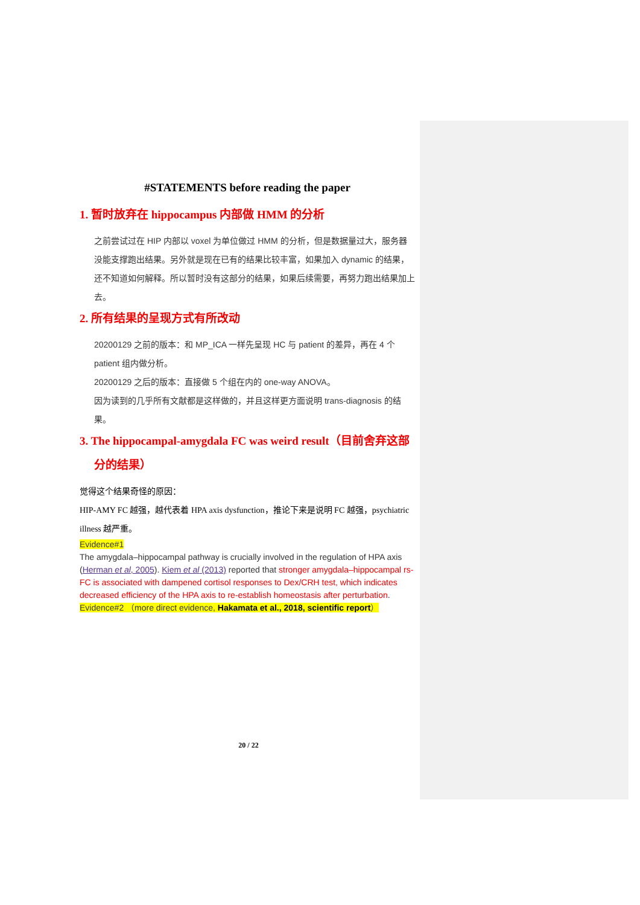#STATEMENTS before reading the paper
1. 暂时放弃在 hippocampus 内部做 HMM 的分析
之前尝试过在 HIP 内部以 voxel 为单位做过 HMM 的分析，但是数据量过大，服务器没能支撑跑出结果。另外就是现在已有的结果比较丰富，如果加入 dynamic 的结果，还不知道如何解释。所以暂时没有这部分的结果，如果后续需要，再努力跑出结果加上去。
2. 所有结果的呈现方式有所改动
20200129 之前的版本：和 MP_ICA 一样先呈现 HC 与 patient 的差异，再在 4 个 patient 组内做分析。
20200129 之后的版本：直接做 5 个组在内的 one-way ANOVA。
因为读到的几乎所有文献都是这样做的，并且这样更方面说明 trans-diagnosis 的结果。
3. The hippocampal-amygdala FC was weird result（目前舍弃这部分的结果）
觉得这个结果奇怪的原因：
HIP-AMY FC 越强，越代表着 HPA axis dysfunction，推论下来是说明 FC 越强，psychiatric illness 越严重。
Evidence#1
The amygdala–hippocampal pathway is crucially involved in the regulation of HPA axis (Herman et al, 2005). Kiem et al (2013) reported that stronger amygdala–hippocampal rs-FC is associated with dampened cortisol responses to Dex/CRH test, which indicates decreased efficiency of the HPA axis to re-establish homeostasis after perturbation.
Evidence#2 （more direct evidence, Hakamata et al., 2018, scientific report）
20 / 22